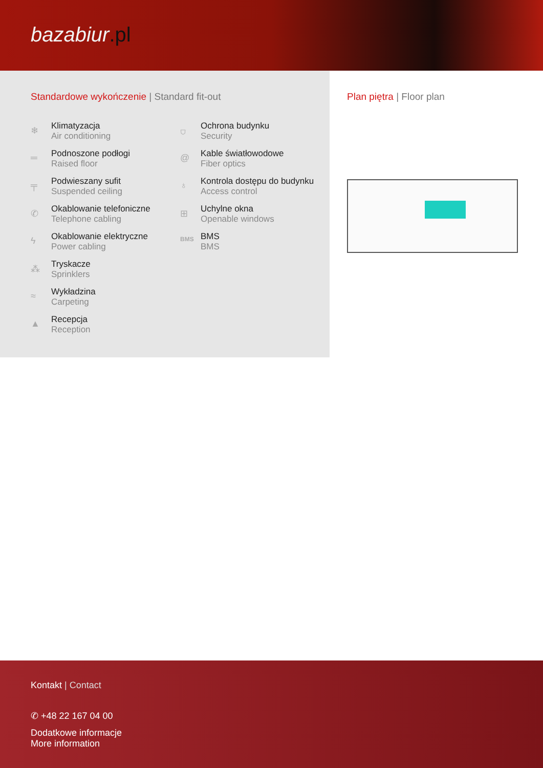bazabiur.pl
Standardowe wykończenie | Standard fit-out
❄
Klimatyzacja
Air conditioning
═
Podnoszone podłogi
Raised floor
╤
Podwieszany sufit
Suspended ceiling
✆
Okablowanie telefoniczne
Telephone cabling
ϟ
Okablowanie elektryczne
Power cabling
⁂
Tryskacze
Sprinklers
≈
Wykładzina
Carpeting
▲
Recepcja
Reception
⛉
Ochrona budynku
Security
@
Kable światłowodowe
Fiber optics
♁
Kontrola dostępu do budynku
Access control
⊞
Uchylne okna
Openable windows
BMS
BMS
BMS
Plan piętra | Floor plan
Kontakt | Contact
✆ +48 22 167 04 00
Dodatkowe informacje
More information